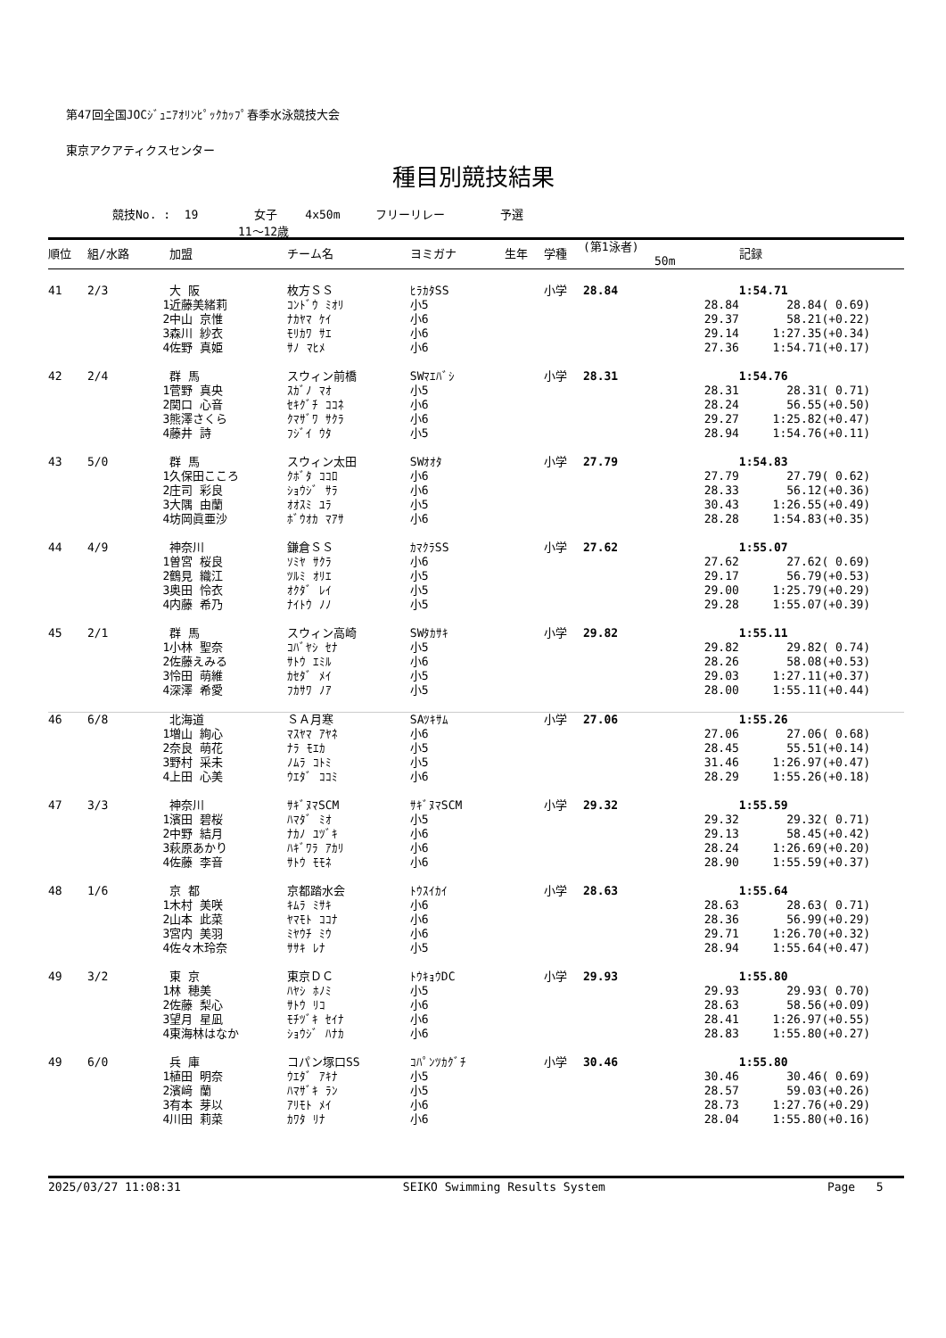第47回全国JOCｼﾞｭﾆｱｵﾘﾝﾋﾟｯｸｶｯﾌﾟ春季水泳競技大会
東京アクアティクスセンター
種目別競技結果
競技No. : 19 女子 4x50m フリーリレー 予選 11～12歳
| 順位 | 組/水路 | | 加盟 | チーム名 | ヨミガナ | 生年 | 学種 | (第1泳者) 50m | 記録 | |
| --- | --- | --- | --- | --- | --- | --- | --- | --- | --- | --- |
| 41 | 2/3 | | 大 阪 | 枚方ＳＳ | ﾋﾗｶﾀSS | | 小学 | 28.84 | 1:54.71 | |
| | | 1 | 近藤美緒莉 | ｺﾝﾄﾞｳ ﾐｵﾘ | 小5 | | | 28.84 | 28.84 | ( 0.69) |
| | | 2 | 中山 京惟 | ﾅｶﾔﾏ ｹｲ | 小6 | | | 29.37 | 58.21 | (+0.22) |
| | | 3 | 森川 紗衣 | ﾓﾘｶﾜ ｻｴ | 小6 | | | 29.14 | 1:27.35 | (+0.34) |
| | | 4 | 佐野 真姫 | ｻﾉ ﾏﾋﾒ | 小6 | | | 27.36 | 1:54.71 | (+0.17) |
| 42 | 2/4 | | 群 馬 | スウィン前橋 | SWﾏｴﾊﾞｼ | | 小学 | 28.31 | 1:54.76 | |
| | | 1 | 菅野 真央 | ｽｶﾞﾉ ﾏｵ | 小5 | | | 28.31 | 28.31 | ( 0.71) |
| | | 2 | 関口 心音 | ｾｷｸﾞﾁ ｺｺﾈ | 小6 | | | 28.24 | 56.55 | (+0.50) |
| | | 3 | 熊澤さくら | ｸﾏｻﾞﾜ ｻｸﾗ | 小6 | | | 29.27 | 1:25.82 | (+0.47) |
| | | 4 | 藤井 詩 | ﾌｼﾞｲ ｳﾀ | 小5 | | | 28.94 | 1:54.76 | (+0.11) |
| 43 | 5/0 | | 群 馬 | スウィン太田 | SWｵｵﾀ | | 小学 | 27.79 | 1:54.83 | |
| | | 1 | 久保田こころ | ｸﾎﾞﾀ ｺｺﾛ | 小6 | | | 27.79 | 27.79 | ( 0.62) |
| | | 2 | 庄司 彩良 | ｼｮｳｼﾞ ｻﾗ | 小6 | | | 28.33 | 56.12 | (+0.36) |
| | | 3 | 大隅 由蘭 | ｵｵｽﾐ ﾕﾗ | 小5 | | | 30.43 | 1:26.55 | (+0.49) |
| | | 4 | 坊岡眞亜沙 | ﾎﾞｳｵｶ ﾏｱｻ | 小6 | | | 28.28 | 1:54.83 | (+0.35) |
| 44 | 4/9 | | 神奈川 | 鎌倉ＳＳ | ｶﾏｸﾗSS | | 小学 | 27.62 | 1:55.07 | |
| | | 1 | 曽宮 桜良 | ｿﾐﾔ ｻｸﾗ | 小6 | | | 27.62 | 27.62 | ( 0.69) |
| | | 2 | 鶴見 織江 | ﾂﾙﾐ ｵﾘｴ | 小5 | | | 29.17 | 56.79 | (+0.53) |
| | | 3 | 奥田 怜衣 | ｵｸﾀﾞ ﾚｲ | 小5 | | | 29.00 | 1:25.79 | (+0.29) |
| | | 4 | 内藤 希乃 | ﾅｲﾄｳ ﾉﾉ | 小5 | | | 29.28 | 1:55.07 | (+0.39) |
| 45 | 2/1 | | 群 馬 | スウィン高崎 | SWﾀｶｻｷ | | 小学 | 29.82 | 1:55.11 | |
| | | 1 | 小林 聖奈 | ｺﾊﾞﾔｼ ｾﾅ | 小5 | | | 29.82 | 29.82 | ( 0.74) |
| | | 2 | 佐藤えみる | ｻﾄｳ ｴﾐﾙ | 小6 | | | 28.26 | 58.08 | (+0.53) |
| | | 3 | 怜田 萌維 | ｶｾﾀﾞ ﾒｲ | 小5 | | | 29.03 | 1:27.11 | (+0.37) |
| | | 4 | 深澤 希愛 | ﾌｶｻﾜ ﾉｱ | 小5 | | | 28.00 | 1:55.11 | (+0.44) |
| 46 | 6/8 | | 北海道 | ＳＡ月寒 | SAﾂｷｻﾑ | | 小学 | 27.06 | 1:55.26 | |
| | | 1 | 増山 絢心 | ﾏｽﾔﾏ ｱﾔﾈ | 小6 | | | 27.06 | 27.06 | ( 0.68) |
| | | 2 | 奈良 萌花 | ﾅﾗ ﾓｴｶ | 小5 | | | 28.45 | 55.51 | (+0.14) |
| | | 3 | 野村 采未 | ﾉﾑﾗ ｺﾄﾐ | 小5 | | | 31.46 | 1:26.97 | (+0.47) |
| | | 4 | 上田 心美 | ｳｴﾀﾞ ｺｺﾐ | 小6 | | | 28.29 | 1:55.26 | (+0.18) |
| 47 | 3/3 | | 神奈川 | ｻｷﾞﾇﾏSCM | ｻｷﾞﾇﾏSCM | | 小学 | 29.32 | 1:55.59 | |
| | | 1 | 濱田 碧桜 | ﾊﾏﾀﾞ ﾐｵ | 小5 | | | 29.32 | 29.32 | ( 0.71) |
| | | 2 | 中野 結月 | ﾅｶﾉ ﾕﾂﾞｷ | 小6 | | | 29.13 | 58.45 | (+0.42) |
| | | 3 | 萩原あかり | ﾊｷﾞﾜﾗ ｱｶﾘ | 小6 | | | 28.24 | 1:26.69 | (+0.20) |
| | | 4 | 佐藤 李音 | ｻﾄｳ ﾓﾓﾈ | 小6 | | | 28.90 | 1:55.59 | (+0.37) |
| 48 | 1/6 | | 京 都 | 京都踏水会 | ﾄｳｽｲｶｲ | | 小学 | 28.63 | 1:55.64 | |
| | | 1 | 木村 美咲 | ｷﾑﾗ ﾐｻｷ | 小6 | | | 28.63 | 28.63 | ( 0.71) |
| | | 2 | 山本 此菜 | ﾔﾏﾓﾄ ｺｺﾅ | 小6 | | | 28.36 | 56.99 | (+0.29) |
| | | 3 | 宮内 美羽 | ﾐﾔｳﾁ ﾐｳ | 小6 | | | 29.71 | 1:26.70 | (+0.32) |
| | | 4 | 佐々木玲奈 | ｻｻｷ ﾚﾅ | 小5 | | | 28.94 | 1:55.64 | (+0.47) |
| 49 | 3/2 | | 東 京 | 東京ＤＣ | ﾄｳｷｮｳDC | | 小学 | 29.93 | 1:55.80 | |
| | | 1 | 林 穂美 | ﾊﾔｼ ﾎﾉﾐ | 小5 | | | 29.93 | 29.93 | ( 0.70) |
| | | 2 | 佐藤 梨心 | ｻﾄｳ ﾘｺ | 小6 | | | 28.63 | 58.56 | (+0.09) |
| | | 3 | 望月 星凪 | ﾓﾁﾂﾞｷ ｾｲﾅ | 小6 | | | 28.41 | 1:26.97 | (+0.55) |
| | | 4 | 東海林はなか | ｼｮｳｼﾞ ﾊﾅｶ | 小6 | | | 28.83 | 1:55.80 | (+0.27) |
| 49 | 6/0 | | 兵 庫 | コパン塚口SS | ｺﾊﾟﾝﾂｶｸﾞﾁ | | 小学 | 30.46 | 1:55.80 | |
| | | 1 | 植田 明奈 | ｳｴﾀﾞ ｱｷﾅ | 小5 | | | 30.46 | 30.46 | ( 0.69) |
| | | 2 | 濱﨑 蘭 | ﾊﾏｻﾞｷ ﾗﾝ | 小5 | | | 28.57 | 59.03 | (+0.26) |
| | | 3 | 有本 芽以 | ｱﾘﾓﾄ ﾒｲ | 小6 | | | 28.73 | 1:27.76 | (+0.29) |
| | | 4 | 川田 莉菜 | ｶﾜﾀ ﾘﾅ | 小6 | | | 28.04 | 1:55.80 | (+0.16) |
2025/03/27 11:08:31 SEIKO Swimming Results System Page 5